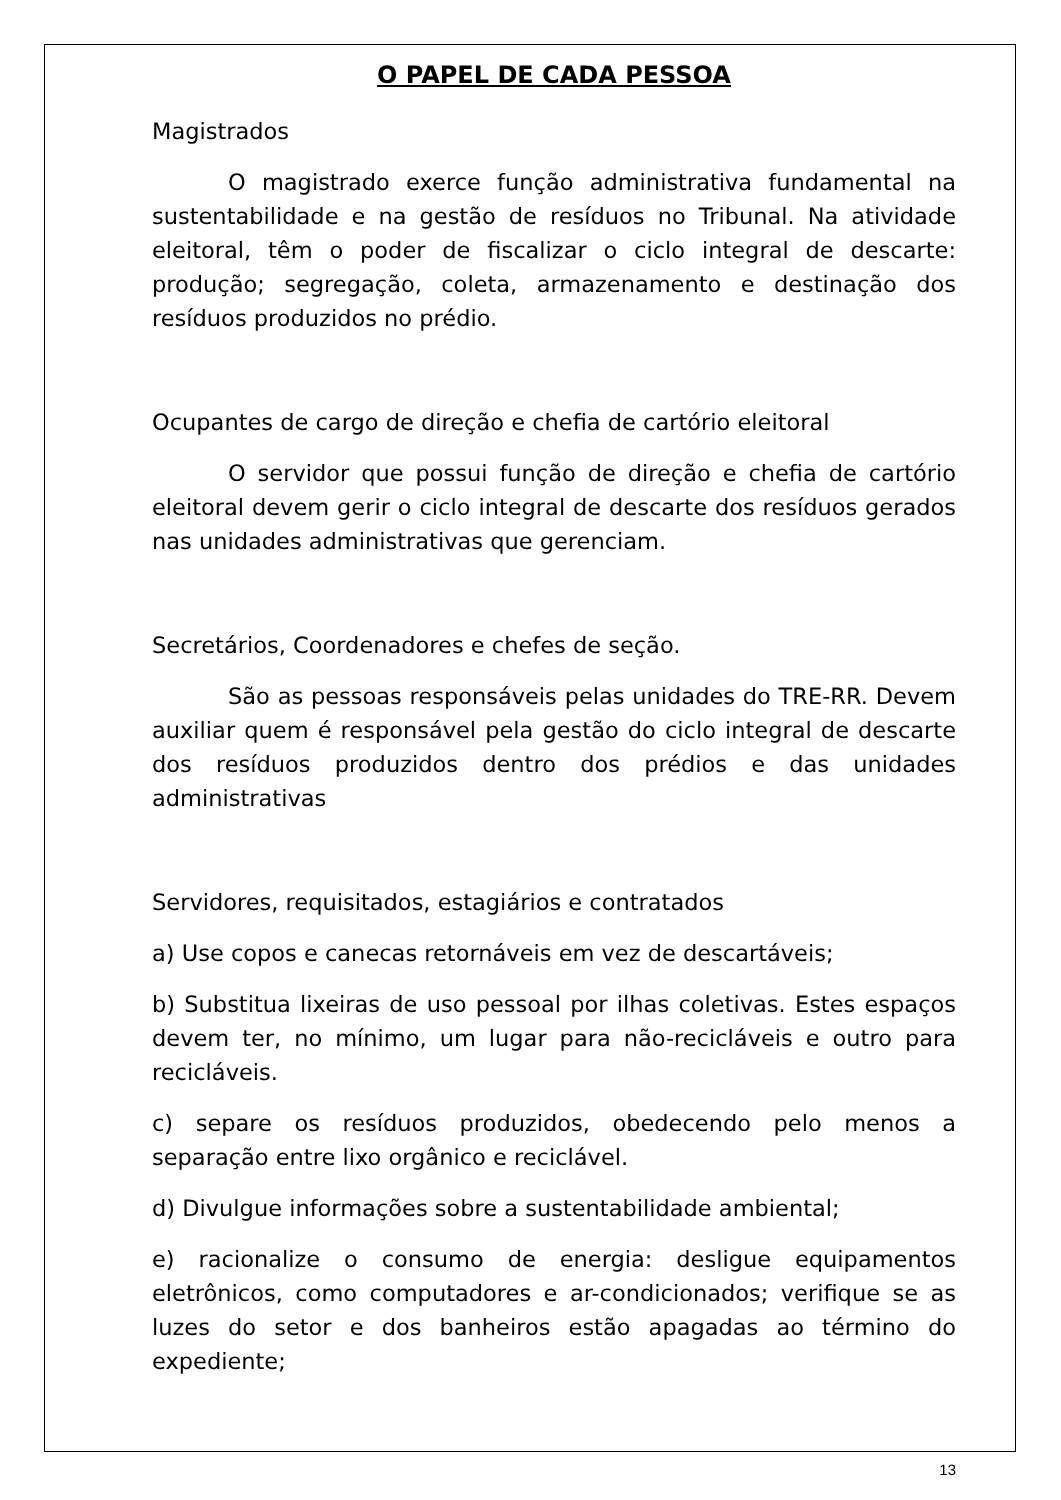O PAPEL DE CADA PESSOA
Magistrados
O magistrado exerce função administrativa fundamental na sustentabilidade e na gestão de resíduos no Tribunal. Na atividade eleitoral, têm o poder de fiscalizar o ciclo integral de descarte: produção; segregação, coleta, armazenamento e destinação dos resíduos produzidos no prédio.
Ocupantes de cargo de direção e chefia de cartório eleitoral
O servidor que possui função de direção e chefia de cartório eleitoral devem gerir o ciclo integral de descarte dos resíduos gerados nas unidades administrativas que gerenciam.
Secretários, Coordenadores e chefes de seção.
São as pessoas responsáveis pelas unidades do TRE-RR. Devem auxiliar quem é responsável pela gestão do ciclo integral de descarte dos resíduos produzidos dentro dos prédios e das unidades administrativas
Servidores, requisitados, estagiários e contratados
a) Use copos e canecas retornáveis em vez de descartáveis;
b) Substitua lixeiras de uso pessoal por ilhas coletivas. Estes espaços devem ter, no mínimo, um lugar para não-recicláveis e outro para recicláveis.
c) separe os resíduos produzidos, obedecendo pelo menos a separação entre lixo orgânico e reciclável.
d) Divulgue informações sobre a sustentabilidade ambiental;
e) racionalize o consumo de energia: desligue equipamentos eletrônicos, como computadores e ar-condicionados; verifique se as luzes do setor e dos banheiros estão apagadas ao término do expediente;
13